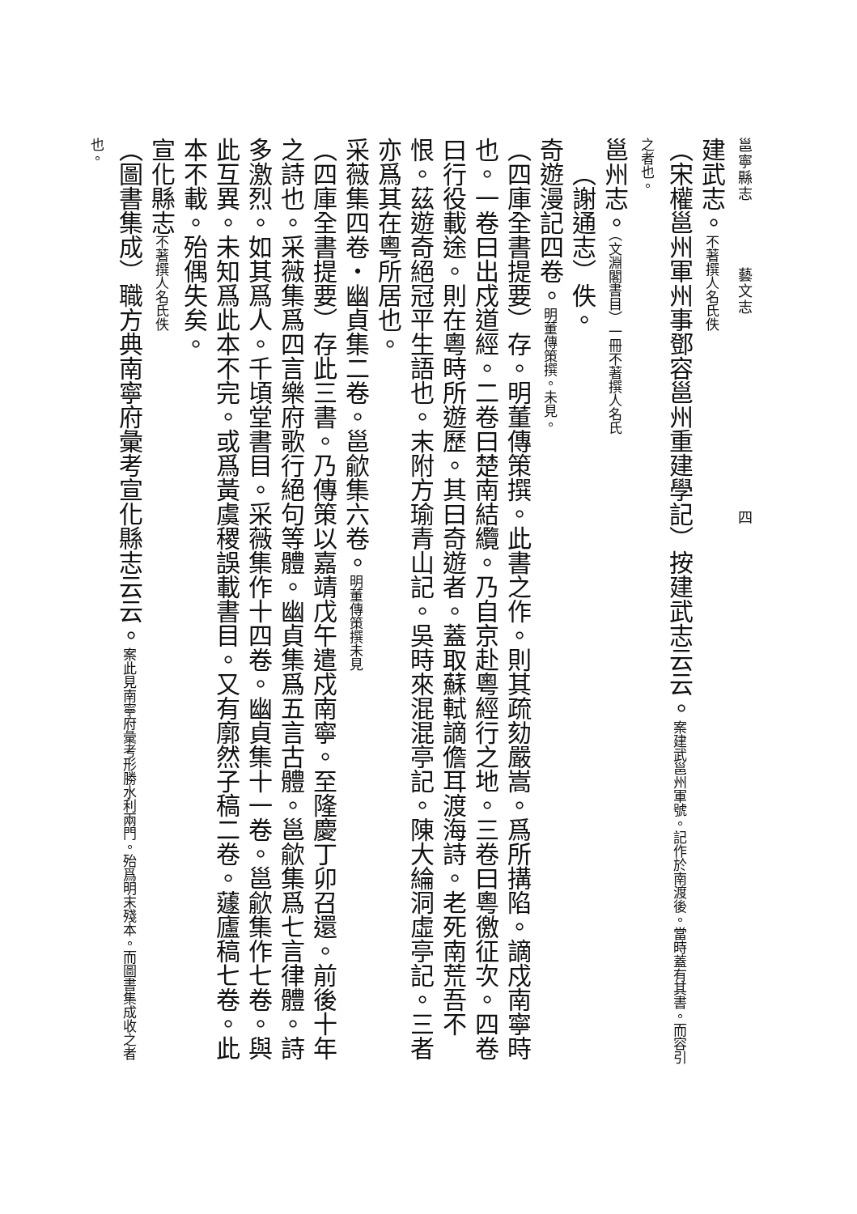邕寧縣志　　　　藝文志　　　　　　　　　　　　四
建武志。不著撰人名氏佚
（宋權邕州軍州事鄧容邕州重建學記）按建武志云云。案建武邕州軍號。記作於南渡後。當時蓋有其書。而容引之者也。
邕州志。（文淵閣書目）一冊不著撰人名氏
（謝通志）佚。
奇遊漫記四卷。明董傳策撰。未見。
（四庫全書提要）存。明董傳策撰。此書之作。則其疏劾嚴嵩。爲所搆陷。謫戍南寧時也。一卷曰出戍道經。二卷曰楚南結纜。乃自京赴粵經行之地。三卷曰粵徼征次。四卷曰行役載途。則在粵時所遊歷。其曰奇遊者。蓋取蘇軾謫儋耳渡海詩。老死南荒吾不恨。茲遊奇絕冠平生語也。末附方瑜青山記。吳時來混混亭記。陳大綸洞虛亭記。三者亦爲其在粵所居也。
采薇集四卷・幽貞集二卷。邕歈集六卷。明董傳策撰未見
（四庫全書提要）存此三書。乃傳策以嘉靖戊午遣戍南寧。至隆慶丁卯召還。前後十年之詩也。采薇集爲四言樂府歌行絕句等體。幽貞集爲五言古體。邕歈集爲七言律體。詩多激烈。如其爲人。千頃堂書目。采薇集作十四卷。幽貞集十一卷。邕歈集作七卷。與此互異。未知爲此本不完。或爲黃虞稷誤載書目。又有廓然子稿二卷。蘧廬稿七卷。此本不載。殆偶失矣。
宣化縣志不著撰人名氏佚
（圖書集成）職方典南寧府彙考宣化縣志云云。案此見南寧府彙考形勝水利兩門。殆爲明末殘本。而圖書集成收之者也。